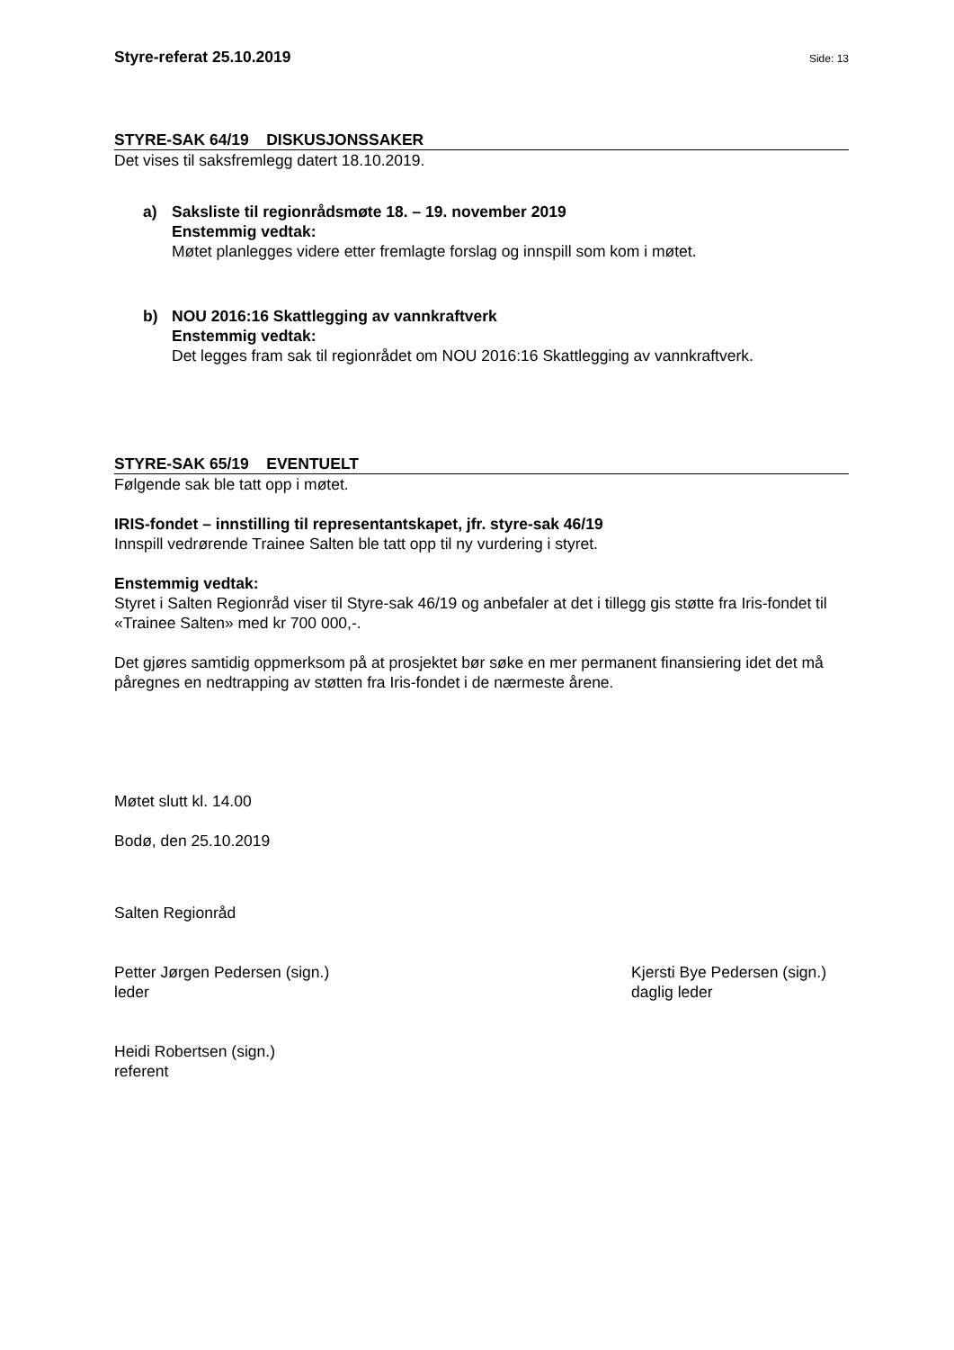Styre-referat 25.10.2019 Side: 13
STYRE-SAK 64/19 DISKUSJONSSAKER
Det vises til saksfremlegg datert 18.10.2019.
a) Saksliste til regionrådsmøte 18. – 19. november 2019
Enstemmig vedtak:
Møtet planlegges videre etter fremlagte forslag og innspill som kom i møtet.
b) NOU 2016:16 Skattlegging av vannkraftverk
Enstemmig vedtak:
Det legges fram sak til regionrådet om NOU 2016:16 Skattlegging av vannkraftverk.
STYRE-SAK 65/19 EVENTUELT
Følgende sak ble tatt opp i møtet.
IRIS-fondet – innstilling til representantskapet, jfr. styre-sak 46/19
Innspill vedrørende Trainee Salten ble tatt opp til ny vurdering i styret.
Enstemmig vedtak:
Styret i Salten Regionråd viser til Styre-sak 46/19 og anbefaler at det i tillegg gis støtte fra Iris-fondet til «Trainee Salten» med kr 700 000,-.
Det gjøres samtidig oppmerksom på at prosjektet bør søke en mer permanent finansiering idet det må påregnes en nedtrapping av støtten fra Iris-fondet i de nærmeste årene.
Møtet slutt kl. 14.00
Bodø, den 25.10.2019
Salten Regionråd
Petter Jørgen Pedersen (sign.)
leder
Kjersti Bye Pedersen (sign.)
daglig leder
Heidi Robertsen (sign.)
referent